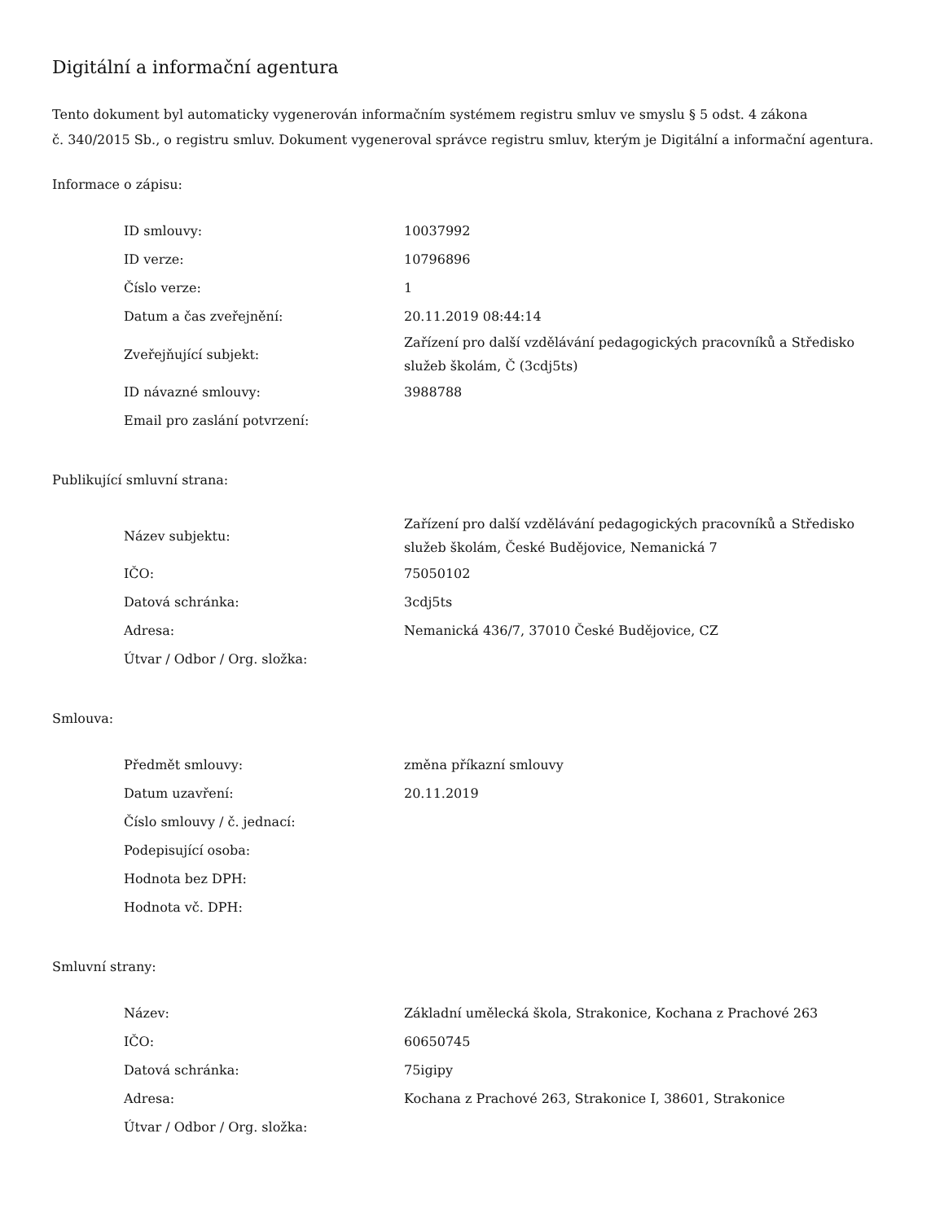Digitální a informační agentura
Tento dokument byl automaticky vygenerován informačním systémem registru smluv ve smyslu § 5 odst. 4 zákona
č. 340/2015 Sb., o registru smluv. Dokument vygeneroval správce registru smluv, kterým je Digitální a informační agentura.
Informace o zápisu:
| ID smlouvy: | 10037992 |
| ID verze: | 10796896 |
| Číslo verze: | 1 |
| Datum a čas zveřejnění: | 20.11.2019 08:44:14 |
| Zveřejňující subjekt: | Zařízení pro další vzdělávání pedagogických pracovníků a Středisko služeb školám, Č (3cdj5ts) |
| ID návazné smlouvy: | 3988788 |
| Email pro zaslání potvrzení: | |
Publikující smluvní strana:
| Název subjektu: | Zařízení pro další vzdělávání pedagogických pracovníků a Středisko služeb školám, České Budějovice, Nemanická 7 |
| IČO: | 75050102 |
| Datová schránka: | 3cdj5ts |
| Adresa: | Nemanická 436/7, 37010 České Budějovice, CZ |
| Útvar / Odbor / Org. složka: | |
Smlouva:
| Předmět smlouvy: | změna příkazní smlouvy |
| Datum uzavření: | 20.11.2019 |
| Číslo smlouvy / č. jednací: | |
| Podepisující osoba: | |
| Hodnota bez DPH: | |
| Hodnota vč. DPH: | |
Smluvní strany:
| Název: | Základní umělecká škola, Strakonice, Kochana z Prachové 263 |
| IČO: | 60650745 |
| Datová schránka: | 75igipy |
| Adresa: | Kochana z Prachové 263, Strakonice I, 38601, Strakonice |
| Útvar / Odbor / Org. složka: | |